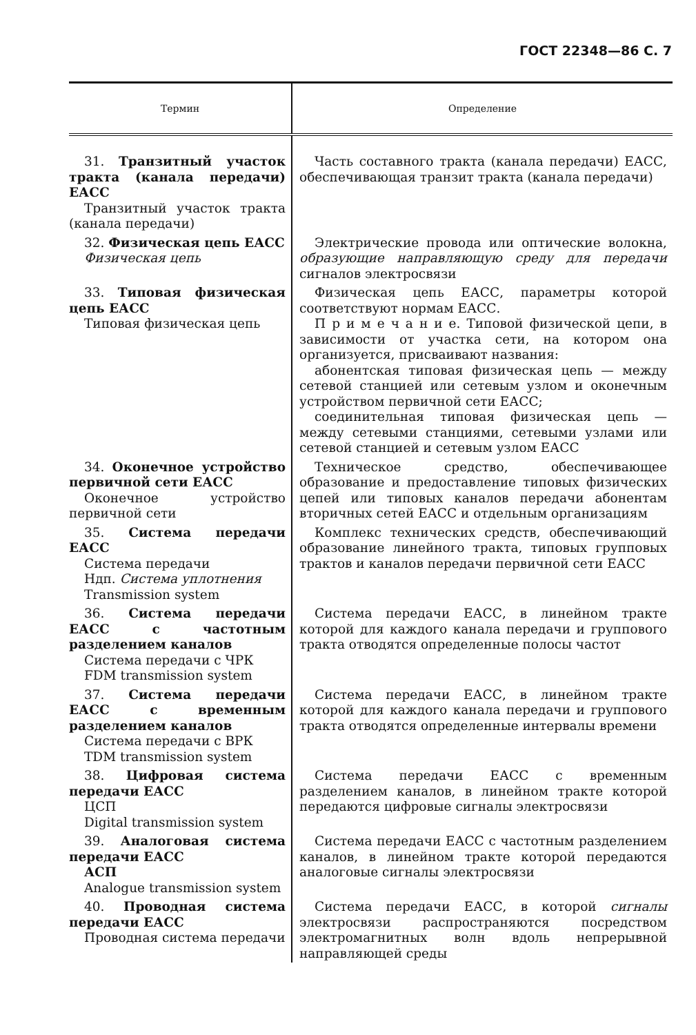ГОСТ 22348—86 С. 7
| Термин | Определение |
| --- | --- |
| 31. Транзитный участок тракта (канала передачи) ЕАСС Транзитный участок тракта (канала передачи) | Часть составного тракта (канала передачи) ЕАСС, обеспечивающая транзит тракта (канала передачи) |
| 32. Физическая цепь ЕАСС Физическая цепь | Электрические провода или оптические волокна, образующие направляющую среду для передачи сигналов электросвязи |
| 33. Типовая физическая цепь ЕАСС Типовая физическая цепь | Физическая цепь ЕАСС, параметры которой соответствуют нормам ЕАСС. П р и м е ч а н и е. Типовой физической цепи, в зависимости от участка сети, на котором она организуется, присваивают названия: абонентская типовая физическая цепь — между сетевой станцией или сетевым узлом и оконечным устройством первичной сети ЕАСС; соединительная типовая физическая цепь — между сетевыми станциями, сетевыми узлами или сетевой станцией и сетевым узлом ЕАСС |
| 34. Оконечное устройство первичной сети ЕАСС Оконечное устройство первичной сети | Техническое средство, обеспечивающее образование и предоставление типовых физических цепей или типовых каналов передачи абонентам вторичных сетей ЕАСС и отдельным организациям |
| 35. Система передачи ЕАСС Система передачи Ндп. Система уплотнения Transmission system | Комплекс технических средств, обеспечивающий образование линейного тракта, типовых групповых трактов и каналов передачи первичной сети ЕАСС |
| 36. Система передачи ЕАСС с частотным разделением каналов Система передачи с ЧРК FDM transmission system | Система передачи ЕАСС, в линейном тракте которой для каждого канала передачи и группового тракта отводятся определенные полосы частот |
| 37. Система передачи ЕАСС с временным разделением каналов Система передачи с ВРК TDM transmission system | Система передачи ЕАСС, в линейном тракте которой для каждого канала передачи и группового тракта отводятся определенные интервалы времени |
| 38. Цифровая система передачи ЕАСС ЦСП Digital transmission system | Система передачи ЕАСС с временным разделением каналов, в линейном тракте которой передаются цифровые сигналы электросвязи |
| 39. Аналоговая система передачи ЕАСС АСП Analogue transmission system | Система передачи ЕАСС с частотным разделением каналов, в линейном тракте которой передаются аналоговые сигналы электросвязи |
| 40. Проводная система передачи ЕАСС Проводная система передачи | Система передачи ЕАСС, в которой сигналы электросвязи распространяются посредством электромагнитных волн вдоль непрерывной направляющей среды |